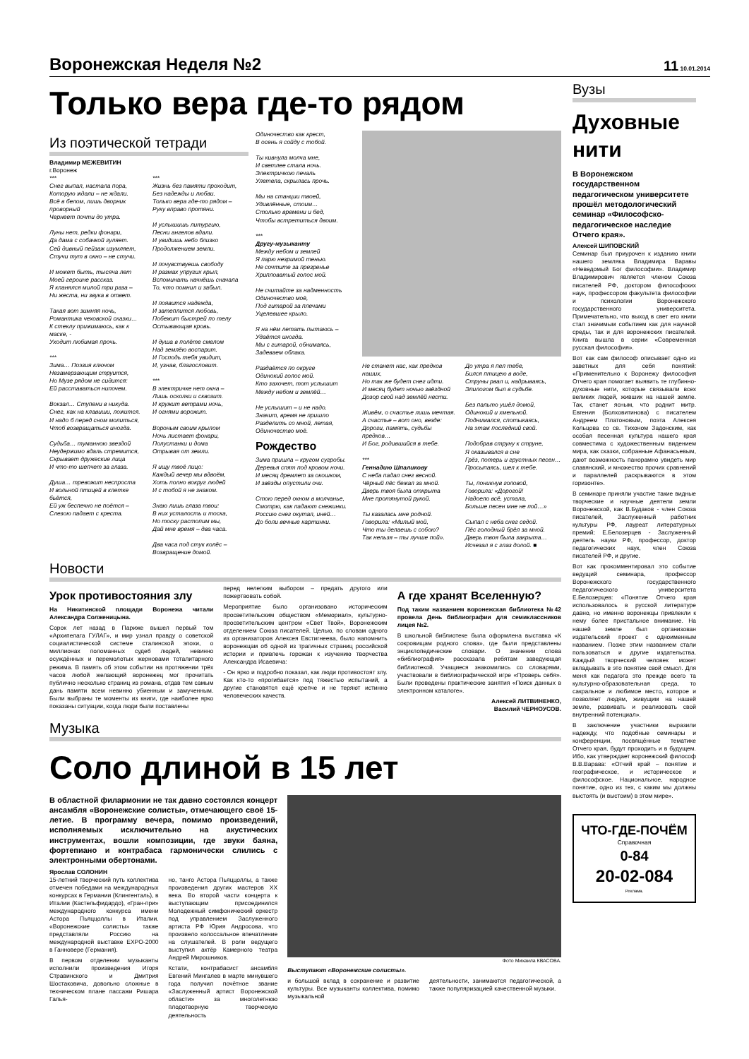Воронежская Неделя №2 11 10.01.2014
Только вера где-то рядом
Из поэтической тетради
Владимир МЕЖЕВИТИН
г.Воронеж
***
Снег выпал, настала пора,
Которую ждали – не ждали.
Всё в белом, лишь дворник проворный
Чернеет почти до утра.
Луны нет, редки фонари,
Да дама с собачкой гуляет.
Сей дивный пейзаж изумляет,
Стучи тут в окно – не стучи.
И может быть, тысяча лет
Моей героине рассказ.
Я кланялся милой три раза –
Ни жеста, ни звука в ответ.
Такая вот зимняя ночь,
Романтика чеховской сказки…
К стеклу прижимаюсь, как к маске, -
Уходит любимая прочь.
***
Зима… Поэзия ключом
Незамерзающим струится,
Но Музе рядом не сидится:
Ей расставаться нипочем.
Вокзал… Ступени в никуда.
Снег, как на клавиши, ложится.
И надо б перед сном молиться,
Чтоб возвращаться иногда.
Судьба… туманною звездой
Неудержимо вдаль стремится,
Скрывает дружеские лица
И что-то шепчет за глаза.
Душа… тревожит неспроста
И вольной птицей в клетке бьётся,
Ей уж беспечно не поётся –
Слезою падает с креста.
***
Жизнь без памяти проходит,
Без надежды и любви.
Только вера где-то рядом –
Руку вправо протяни.
И услышишь литургию,
Песни ангелов вдали.
И увидишь небо близко
Продолжением земли.
И почувствуешь свободу
И размах упругих крыл,
Вспоминать начнёшь сначала
То, что помнил и забыл.
И появится надежда,
И затеплится любовь,
Побежит быстрей по телу
Остывающая кровь.
И душа в полёте смелом
Над землёю воспарит.
И Господь тебя увидит,
И, узнав, благословит.
***
В электричке нет окна –
Лишь осколки и сквозит.
И кружит ветрами ночь,
И огнями ворожит.
Вороным своим крылом
Ночь листает фонари,
Полустанки и дома
Отрывая от земли.
Я ищу твоё лицо:
Каждый вечер мы вдвоём,
Хоть полно вокруг людей
И с тобой я не знаком.
Знаю лишь глаза твои:
В них усталость и тоска,
Но тоску растопим мы,
Дай мне время – два часа.
Два часа под стук колёс –
Возвращение домой.
Одиночество как крест,
В осень я сойду с тобой.
Ты кивнула молча мне,
И светлее стала ночь.
Электричкою печаль
Улетела, скрылась прочь.
Мы на станции твоей,
Удивлённые, стоим…
Столько времени и бед,
Чтобы встретиться двоим.
***
Другу-музыканту
Между небом и землей
Я парю незримой тенью.
Не сочтите за презренье
Хрипловатый голос мой.
Не считайте за надменность
Одиночество моё,
Под гитарой за плечами
Уцелевшее крыло.
Я на нём летать пытаюсь –
Удаётся иногда.
Мы с гитарой, обнимаясь,
Задеваем облака.
Раздаётся по округе
Одинокий голос мой.
Кто захочет, тот услышит
Между небом и землёй…
Не услышит – и не надо.
Значит, время не пришло
Разделить со мной, летая,
Одиночество моё.
Рождество
Зима пришла – кругом сугробы.
Деревья спят под кровом ночи.
И месяц дремлет за окошком,
И звёзды опустили очи.
Стою перед окном в молчанье,
Смотрю, как падают снежинки.
Россию снег окутал, иней…
До боли вечные картинки.
Не станет нас, как предков наших,
Но так же будет снег идти.
И месяц будет ночью звёздной
Дозор свой над землёй нести.
Живём, о счастье лишь мечтая.
А счастье – вот оно, везде:
Дороги, память, судьбы предков…
И Бог, родившийся в тебе.
***
Геннадию Шпаликову
С неба падал снег весной.
Чёрный пёс бежал за мной.
Дверь твоя была открыта
Мне протянутой рукой.
Ты казалась мне родной.
Говорила: «Милый мой,
Что ты делаешь с собою?
Так нельзя – ты лучше пой».
До утра я пел тебе,
Бился птицею в воде,
Струны рвал и, надрываясь,
Эпилогом был в судьбе.
Без пальто ушёл домой,
Одинокий и хмельной.
Поднимался, спотыкаясь,
На этаж последний свой.
Подобрав струну к струне,
Я оказывался в сне
Грёз, потерь и грустных песен…
Просыпаясь, шел к тебе.
Ты, поникнув головой,
Говорила: «Дорогой!
Надоело всё, устала,
Больше песен мне не пой…»
Сыпал с неба снег седой.
Пёс голодный брёл за мной.
Дверь твоя была закрыта…
Исчезал я с глаз долой. ■
Новости
Урок противостояния злу
На Никитинской площади Воронежа читали Александра Солженицына.
Сорок лет назад в Париже вышел первый том «Архипелага ГУЛАГ», и мир узнал правду о советской социалистической системе сталинской эпохи, о миллионах поломанных судеб людей, невинно осуждённых и перемолотых жерновами тоталитарного режима. В память об этом событии на протяжении трёх часов любой желающий воронежец мог прочитать публично несколько страниц из романа, отдав тем самым дань памяти всем невинно убиенным и замученным. Были выбраны те моменты из книги, где наиболее ярко показаны ситуации, когда люди были поставлены
перед нелегким выбором – предать другого или пожертвовать собой.
Мероприятие было организовано историческим просветительским обществом «Мемориал», культурно-просветительским центром «Свет Твой», Воронежским отделением Союза писателей. Целью, по словам одного из организаторов Алексея Евстигнеева, было напомнить воронежцам об одной из трагичных страниц российской истории и привлечь горожан к изучению творчества Александра Исаевича:
- Он ярко и подробно показал, как люди противостоят злу. Как кто-то «прогибается» под тяжестью испытаний, а другие становятся ещё крепче и не теряют истинно человеческих качеств.
А где хранят Вселенную?
Под таким названием воронежская библиотека №42 провела День библиографии для семиклассников лицея №2.
В школьной библиотеке была оформлена выставка «К сокровищам родного слова», где были представлены энциклопедические словари. О значении слова «библиография» рассказала ребятам заведующая библиотекой. Учащиеся знакомились со словарями, участвовали в библиографической игре «Проверь себя». Были проведены практические занятия «Поиск данных в электронном каталоге».
Алексей ЛИТВИНЕНКО,
Василий ЧЕРНОУСОВ.
Музыка
Соло длиной в 15 лет
В областной филармонии не так давно состоялся концерт ансамбля «Воронежские солисты», отмечающего своё 15-летие. В программу вечера, помимо произведений, исполняемых исключительно на акустических инструментах, вошли композиции, где звуки баяна, фортепиано и контрабаса гармонически слились с электронными обертонами.
Ярослав СОЛОНИН
15-летний творческий путь коллектива отмечен победами на международных конкурсах в Германии (Клингенталь), в Италии (Кастельфидардо), «Гран-при» международного конкурса имени Астора Пьяццоллы в Италии. «Воронежские солисты» также представляли Россию на международной выставке EXPO-2000 в Ганновере (Германия).
В первом отделении музыканты исполнили произведения Игоря Стравинского и Дмитрия Шостаковича, довольно сложные в техническом плане пассажи Ришара Галья-
но, танго Астора Пьяццоллы, а также произведения других мастеров XX века. Во второй части концерта к выступающим присоединился Молодежный симфонический оркестр под управлением Заслуженного артиста РФ Юрия Андросова, что произвело колоссальное впечатление на слушателей. В роли ведущего выступил актёр Камерного театра Андрей Мирошников.
Кстати, контрабасист ансамбля Евгений Мингалев в марте минувшего года получил почётное звание «Заслуженный артист Воронежской области» за многолетнюю плодотворную творческую деятельность
Фото Михаила КВАСОВА.
Выступают «Воронежские солисты».
и большой вклад в сохранение и развитие культуры. Все музыканты коллектива, помимо музыкальной
деятельности, занимаются педагогической, а также популяризацией качественной музыки.
Вузы
Духовные нити
В Воронежском государственном педагогическом университете прошёл методологический семинар «Философско-педагогическое наследие Отчего края».
Алексей ШИПОВСКИЙ
Семинар был приурочен к изданию книги нашего земляка Владимира Варавы «Неведомый Бог философии». Владимир Владимирович является членом Союза писателей РФ, доктором философских наук, профессором факультета философии и психологии Воронежского государственного университета. Примечательно, что выход в свет его книги стал значимым событием как для научной среды, так и для воронежских писателей. Книга вышла в серии «Современная русская философия».
Вот как сам философ описывает одно из заветных для себя понятий: «Применительно к Воронежу философия Отчего края помогает выявить те глубинно-духовные нити, которые связывали всех великих людей, живших на нашей земле. Так, станет ясным, что роднит митр. Евгения (Болховитинова) с писателем Андреем Платоновым, поэта Алексея Кольцова со св. Тихоном Задонским, как особая песенная культура нашего края совместима с художественным видением мира, как сказки, собранные Афанасьевым, дают возможность панорамно увидеть мир славянский, и множество прочих сравнений и параллелей раскрываются в этом горизонте».
В семинаре приняли участие такие видные творческие и научные деятели земли Воронежской, как В.Будаков - член Союза писателей, Заслуженный работник культуры РФ, лауреат литературных премий; Е.Белозерцев - Заслуженный деятель науки РФ, профессор, доктор педагогических наук, член Союза писателей РФ, и другие.
Вот как прокомментировал это событие ведущий семинара, профессор Воронежского государственного педагогического университета Е.Белозерцев: «Понятие Отчего края использовалось в русской литературе давно, но именно воронежцы привлекли к нему более пристальное внимание. На нашей земле был организован издательский проект с одноименным названием. Позже этим названием стали пользоваться и другие издательства. Каждый творческий человек может вкладывать в это понятие свой смысл. Для меня как педагога это прежде всего та культурно-образовательная среда, то сакральное и любимое место, которое и позволяет людям, живущим на нашей земле, развивать и реализовать свой внутренний потенциал».
В заключение участники выразили надежду, что подобные семинары и конференции, посвящённые тематике Отчего края, будут проходить и в будущем. Ибо, как утверждает воронежский философ В.В.Варава: «Отчий край – понятие и географическое, и историческое и философское. Национальное, народное понятие, одно из тех, с каким мы должны выстоять (и выстоим) в этом мире».
ЧТО-ГДЕ-ПОЧЁМ
Справочная
0-84
20-02-084
Реклама.